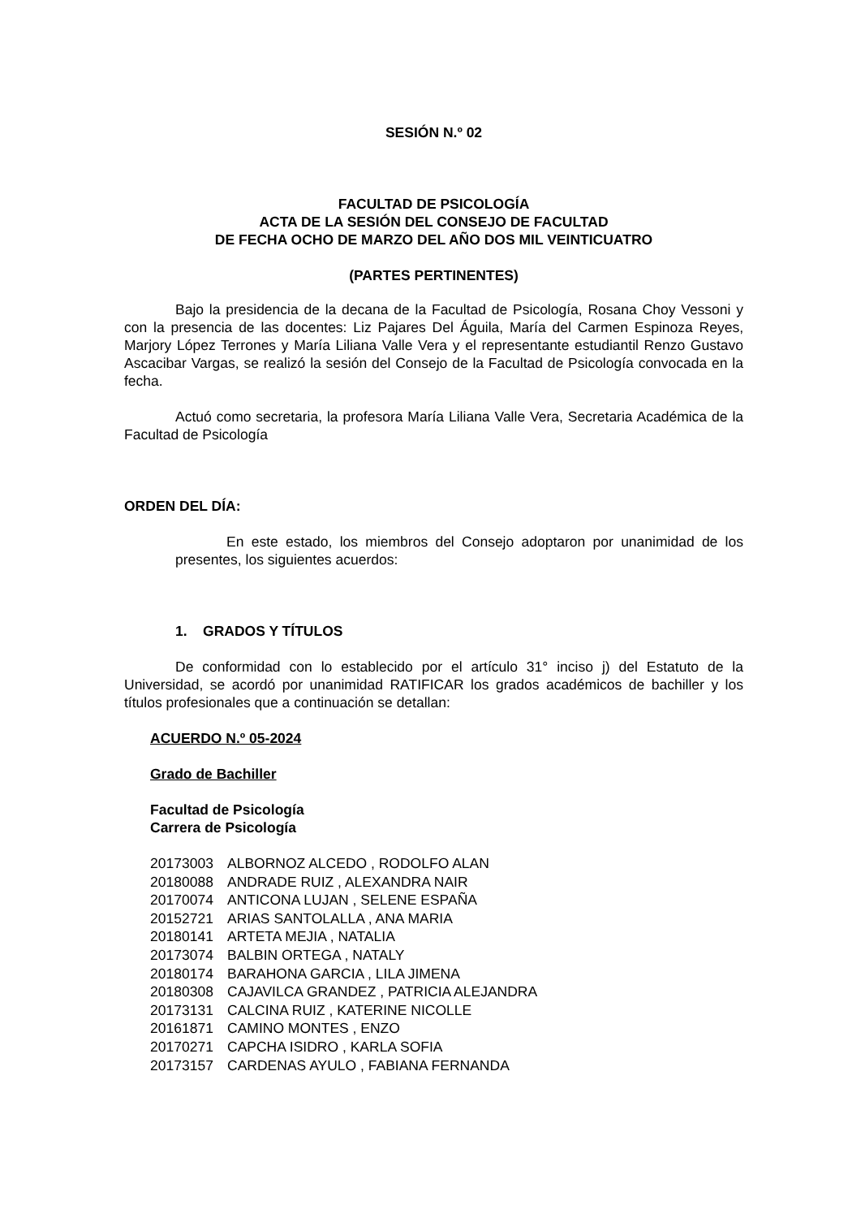SESIÓN N.º 02
FACULTAD DE PSICOLOGÍA
ACTA DE LA SESIÓN DEL CONSEJO DE FACULTAD
DE FECHA OCHO DE MARZO DEL AÑO DOS MIL VEINTICUATRO
(PARTES PERTINENTES)
Bajo la presidencia de la decana de la Facultad de Psicología, Rosana Choy Vessoni y con la presencia de las docentes: Liz Pajares Del Águila, María del Carmen Espinoza Reyes, Marjory López Terrones y María Liliana Valle Vera y el representante estudiantil Renzo Gustavo Ascacibar Vargas, se realizó la sesión del Consejo de la Facultad de Psicología convocada en la fecha.
Actuó como secretaria, la profesora María Liliana Valle Vera, Secretaria Académica de la Facultad de Psicología
ORDEN DEL DÍA:
En este estado, los miembros del Consejo adoptaron por unanimidad de los presentes, los siguientes acuerdos:
1. GRADOS Y TÍTULOS
De conformidad con lo establecido por el artículo 31° inciso j) del Estatuto de la Universidad, se acordó por unanimidad RATIFICAR los grados académicos de bachiller y los títulos profesionales que a continuación se detallan:
ACUERDO N.º 05-2024
Grado de Bachiller
Facultad de Psicología
Carrera de Psicología
| 20173003 | ALBORNOZ ALCEDO , RODOLFO ALAN |
| 20180088 | ANDRADE RUIZ , ALEXANDRA NAIR |
| 20170074 | ANTICONA LUJAN , SELENE ESPAÑA |
| 20152721 | ARIAS SANTOLALLA , ANA MARIA |
| 20180141 | ARTETA MEJIA , NATALIA |
| 20173074 | BALBIN ORTEGA , NATALY |
| 20180174 | BARAHONA GARCIA , LILA JIMENA |
| 20180308 | CAJAVILCA GRANDEZ , PATRICIA ALEJANDRA |
| 20173131 | CALCINA RUIZ , KATERINE NICOLLE |
| 20161871 | CAMINO MONTES , ENZO |
| 20170271 | CAPCHA ISIDRO , KARLA SOFIA |
| 20173157 | CARDENAS AYULO , FABIANA FERNANDA |